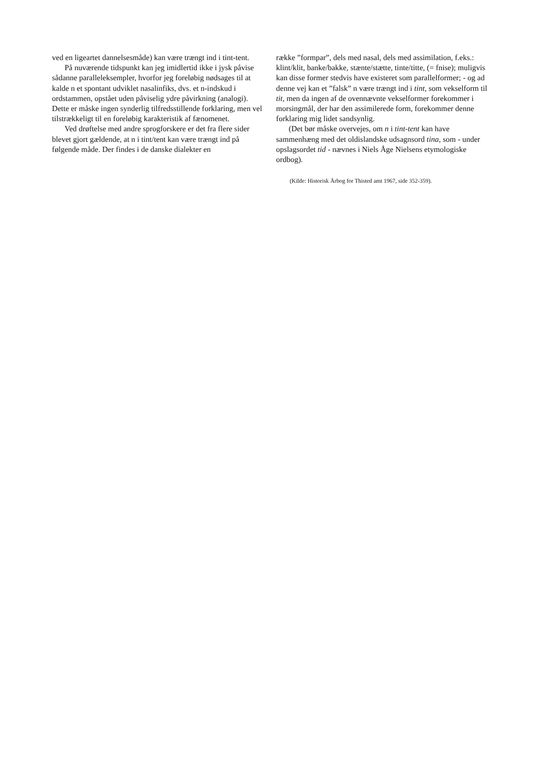ved en ligeartet dannelsesmåde) kan være trængt ind i tint-tent.
På nuværende tidspunkt kan jeg imidlertid ikke i jysk påvise sådanne paralleleksempler, hvorfor jeg foreløbig nødsages til at kalde n et spontant udviklet nasalinfiks, dvs. et n-indskud i ordstammen, opstået uden påviselig ydre påvirkning (analogi). Dette er måske ingen synderlig tilfredsstillende forklaring, men vel tilstrækkeligt til en foreløbig karakteristik af fænomenet.
Ved drøftelse med andre sprogforskere er det fra flere sider blevet gjort gældende, at n i tint/tent kan være trængt ind på følgende måde. Der findes i de danske dialekter en
række ”formpar”, dels med nasal, dels med assimilation, f.eks.: klint/klit, banke/bakke, stænte/stætte, tinte/titte, (= fnise); muligvis kan disse former stedvis have existeret som parallelformer; - og ad denne vej kan et ”falsk” n være trængt ind i tint, som vekselform til tit, men da ingen af de ovennævnte vekselformer forekommer i morsingmål, der har den assimilerede form, forekommer denne forklaring mig lidet sandsynlig.
(Det bør måske overvejes, om n i tint-tent kan have sammenhæng med det oldislandske udsagnsord tina, som - under opslagsordet tid - nævnes i Niels Åge Nielsens etymologiske ordbog).
(Kilde: Historisk Årbog for Thisted amt 1967, side 352-359).